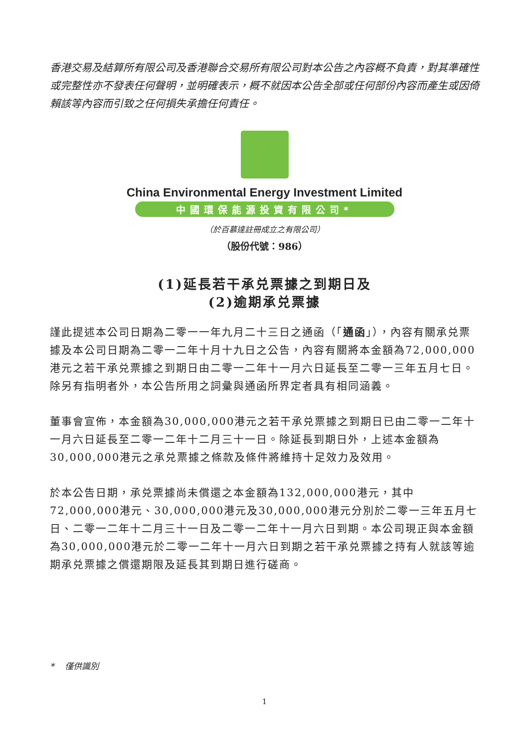香港交易及結算所有限公司及香港聯合交易所有限公司對本公告之內容概不負責，對其準確性或完整性亦不發表任何聲明，並明確表示，概不就因本公告全部或任何部份內容而產生或因倚賴該等內容而引致之任何損失承擔任何責任。
China Environmental Energy Investment Limited
中國環保能源投資有限公司*
（於百慕達註冊成立之有限公司）
（股份代號：986）
(1)延長若干承兑票據之到期日及
(2)逾期承兑票據
謹此提述本公司日期為二零一一年九月二十三日之通函（「通函」），內容有關承兑票據及本公司日期為二零一二年十月十九日之公告，內容有關將本金額為72,000,000港元之若干承兑票據之到期日由二零一二年十一月六日延長至二零一三年五月七日。除另有指明者外，本公告所用之詞彙與通函所界定者具有相同涵義。
董事會宣佈，本金額為30,000,000港元之若干承兑票據之到期日已由二零一二年十一月六日延長至二零一二年十二月三十一日。除延長到期日外，上述本金額為30,000,000港元之承兑票據之條款及條件將維持十足效力及效用。
於本公告日期，承兑票據尚未償還之本金額為132,000,000港元，其中72,000,000港元、30,000,000港元及30,000,000港元分別於二零一三年五月七日、二零一二年十二月三十一日及二零一二年十一月六日到期。本公司現正與本金額為30,000,000港元於二零一二年十一月六日到期之若干承兑票據之持有人就該等逾期承兑票據之償還期限及延長其到期日進行磋商。
* 僅供識別
1